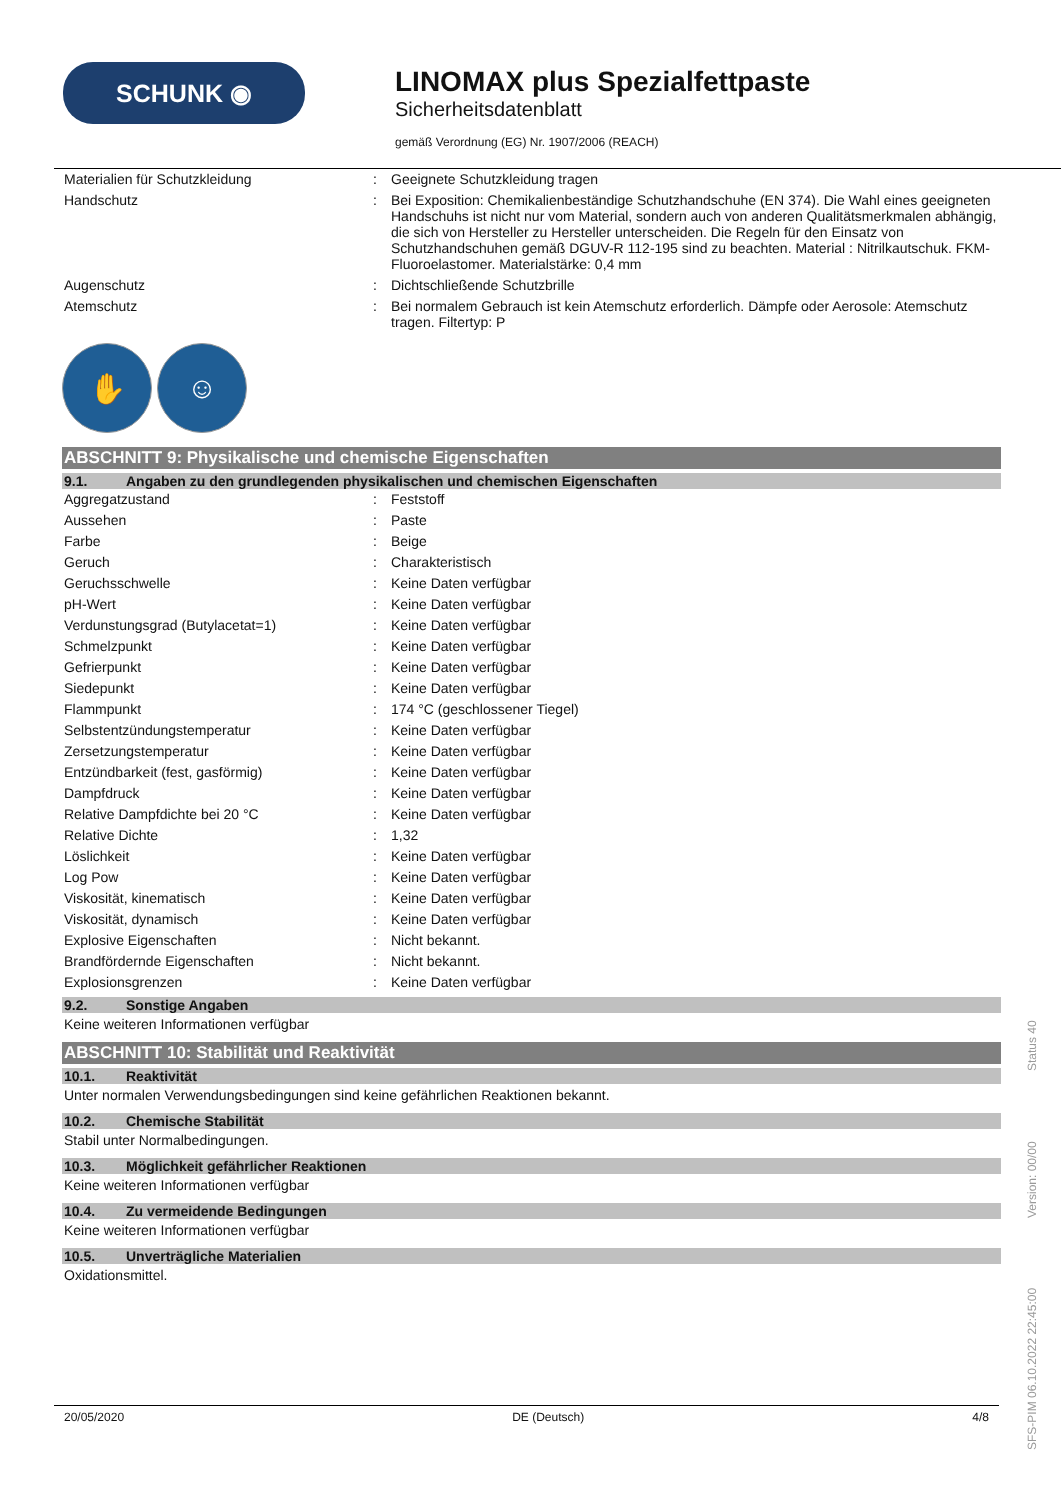SCHUNK ◉
LINOMAX plus Spezialfettpaste
Sicherheitsdatenblatt
gemäß Verordnung (EG) Nr. 1907/2006 (REACH)
| Materialien für Schutzkleidung | : | Geeignete Schutzkleidung tragen |
| Handschutz | : | Bei Exposition: Chemikalienbeständige Schutzhandschuhe (EN 374). Die Wahl eines geeigneten Handschuhs ist nicht nur vom Material, sondern auch von anderen Qualitätsmerkmalen abhängig, die sich von Hersteller zu Hersteller unterscheiden. Die Regeln für den Einsatz von Schutzhandschuhen gemäß DGUV-R 112-195 sind zu beachten. Material : Nitrilkautschuk. FKM-Fluoroelastomer. Materialstärke: 0,4 mm |
| Augenschutz | : | Dichtschließende Schutzbrille |
| Atemschutz | : | Bei normalem Gebrauch ist kein Atemschutz erforderlich. Dämpfe oder Aerosole: Atemschutz tragen. Filtertyp: P |
✋ ☺
ABSCHNITT 9: Physikalische und chemische Eigenschaften
9.1. Angaben zu den grundlegenden physikalischen und chemischen Eigenschaften
| Aggregatzustand | : | Feststoff |
| Aussehen | : | Paste |
| Farbe | : | Beige |
| Geruch | : | Charakteristisch |
| Geruchsschwelle | : | Keine Daten verfügbar |
| pH-Wert | : | Keine Daten verfügbar |
| Verdunstungsgrad (Butylacetat=1) | : | Keine Daten verfügbar |
| Schmelzpunkt | : | Keine Daten verfügbar |
| Gefrierpunkt | : | Keine Daten verfügbar |
| Siedepunkt | : | Keine Daten verfügbar |
| Flammpunkt | : | 174 °C (geschlossener Tiegel) |
| Selbstentzündungstemperatur | : | Keine Daten verfügbar |
| Zersetzungstemperatur | : | Keine Daten verfügbar |
| Entzündbarkeit (fest, gasförmig) | : | Keine Daten verfügbar |
| Dampfdruck | : | Keine Daten verfügbar |
| Relative Dampfdichte bei 20 °C | : | Keine Daten verfügbar |
| Relative Dichte | : | 1,32 |
| Löslichkeit | : | Keine Daten verfügbar |
| Log Pow | : | Keine Daten verfügbar |
| Viskosität, kinematisch | : | Keine Daten verfügbar |
| Viskosität, dynamisch | : | Keine Daten verfügbar |
| Explosive Eigenschaften | : | Nicht bekannt. |
| Brandfördernde Eigenschaften | : | Nicht bekannt. |
| Explosionsgrenzen | : | Keine Daten verfügbar |
9.2. Sonstige Angaben
Keine weiteren Informationen verfügbar
ABSCHNITT 10: Stabilität und Reaktivität
10.1. Reaktivität
Unter normalen Verwendungsbedingungen sind keine gefährlichen Reaktionen bekannt.
10.2. Chemische Stabilität
Stabil unter Normalbedingungen.
10.3. Möglichkeit gefährlicher Reaktionen
Keine weiteren Informationen verfügbar
10.4. Zu vermeidende Bedingungen
Keine weiteren Informationen verfügbar
10.5. Unverträgliche Materialien
Oxidationsmittel.
20/05/2020 DE (Deutsch) 4/8
SFS-PIM 06.10.2022 22:45:00 Version: 00/00 Status 40